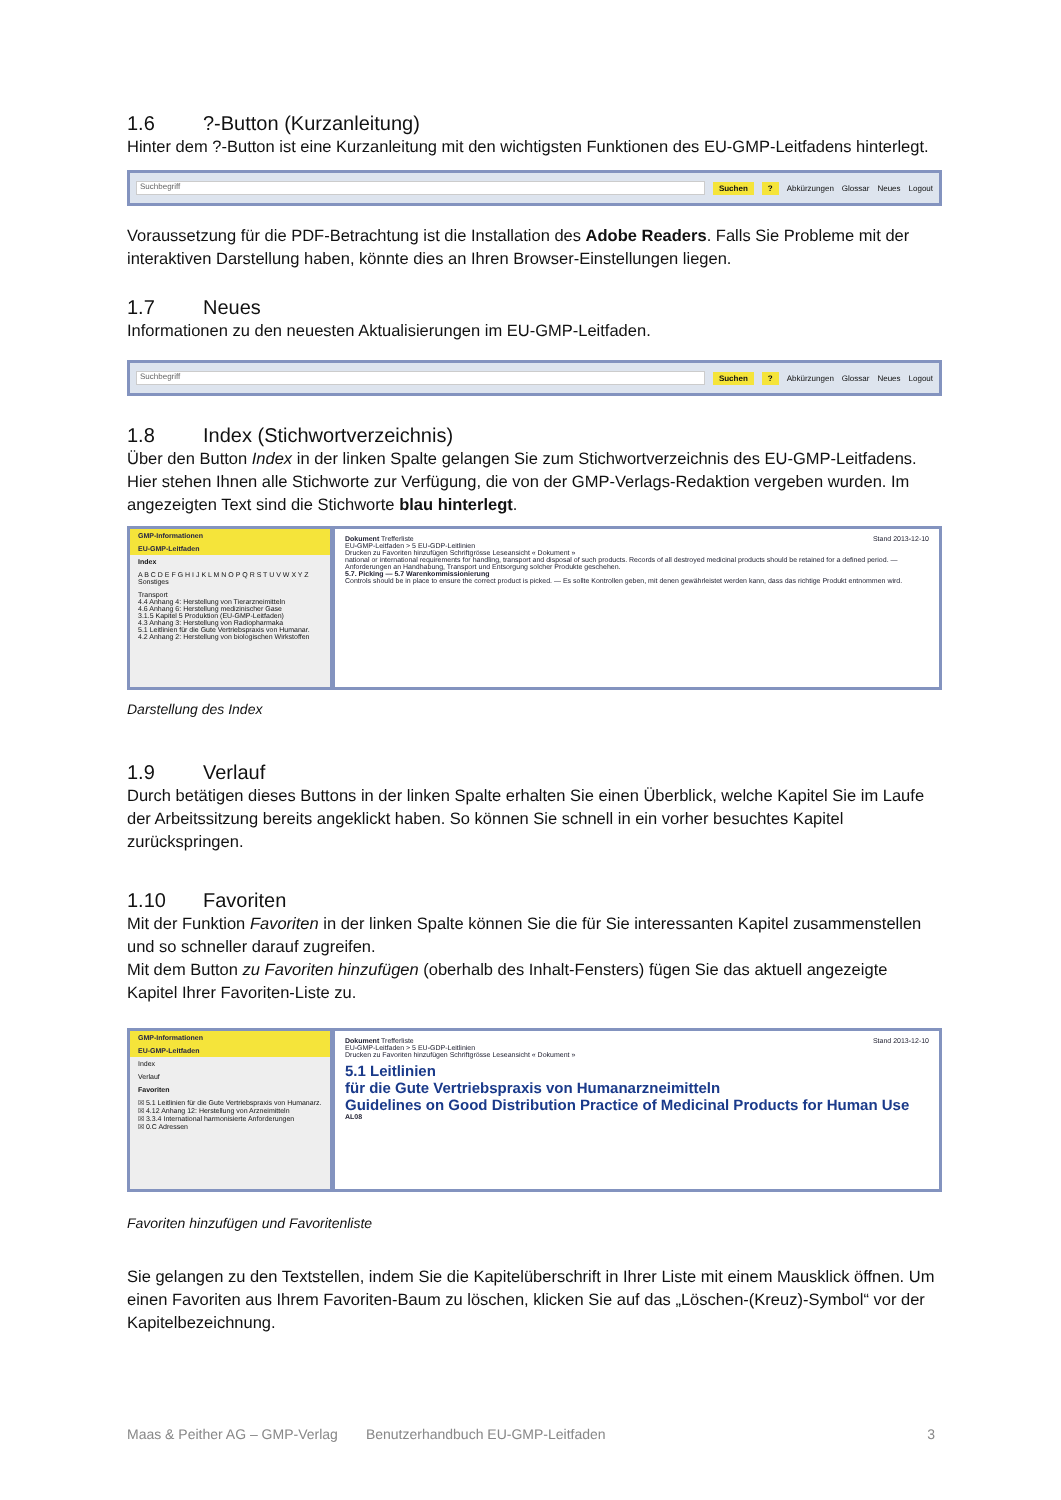1.6?-Button (Kurzanleitung)
Hinter dem ?-Button ist eine Kurzanleitung mit den wichtigsten Funktionen des EU-GMP-Leitfadens hinterlegt.
Suchbegriff
Suchen? Abkürzungen Glossar Neues Logout
Voraussetzung für die PDF-Betrachtung ist die Installation des Adobe Readers. Falls Sie Probleme mit der interaktiven Darstellung haben, könnte dies an Ihren Browser-Einstellungen liegen.
1.7 Neues
Informationen zu den neuesten Aktualisierungen im EU-GMP-Leitfaden.
Suchbegriff
Suchen? Abkürzungen Glossar Neues Logout
1.8 Index (Stichwortverzeichnis)
Über den Button Index in der linken Spalte gelangen Sie zum Stichwortverzeichnis des EU-GMP-Leitfadens. Hier stehen Ihnen alle Stichworte zur Verfügung, die von der GMP-Verlags-Redaktion vergeben wurden. Im angezeigten Text sind die Stichworte blau hinterlegt.
GMP-Informationen
EU-GMP-Leitfaden
Index
A B C D E F G H I J K L M N O P Q R S T U V W X Y Z Sonstiges
Transport
4.4 Anhang 4: Herstellung von Tierarzneimitteln
4.6 Anhang 6: Herstellung medizinischer Gase
3.1.5 Kapitel 5 Produktion (EU-GMP-Leitfaden)
4.3 Anhang 3: Herstellung von Radiopharmaka
5.1 Leitlinien für die Gute Vertriebspraxis von Humanar.
4.2 Anhang 2: Herstellung von biologischen Wirkstoffen
Dokument Trefferliste Stand 2013-12-10
EU-GMP-Leitfaden > 5 EU-GDP-Leitlinien
Drucken zu Favoriten hinzufügen Schriftgrösse Leseansicht « Dokument »
national or international requirements for handling, transport and disposal of such products. Records of all destroyed medicinal products should be retained for a defined period. — Anforderungen an Handhabung, Transport und Entsorgung solcher Produkte geschehen.
5.7. Picking — 5.7 Warenkommissionierung
Controls should be in place to ensure the correct product is picked. — Es sollte Kontrollen geben, mit denen gewährleistet werden kann, dass das richtige Produkt entnommen wird.
Darstellung des Index
1.9 Verlauf
Durch betätigen dieses Buttons in der linken Spalte erhalten Sie einen Überblick, welche Kapitel Sie im Laufe der Arbeitssitzung bereits angeklickt haben. So können Sie schnell in ein vorher besuchtes Kapitel zurückspringen.
1.10 Favoriten
Mit der Funktion Favoriten in der linken Spalte können Sie die für Sie interessanten Kapitel zusammenstellen und so schneller darauf zugreifen.
Mit dem Button zu Favoriten hinzufügen (oberhalb des Inhalt-Fensters) fügen Sie das aktuell angezeigte Kapitel Ihrer Favoriten-Liste zu.
GMP-Informationen
EU-GMP-Leitfaden
Index
Verlauf
Favoriten
☒ 5.1 Leitlinien für die Gute Vertriebspraxis von Humanarz.
☒ 4.12 Anhang 12: Herstellung von Arzneimitteln
☒ 3.3.4 International harmonisierte Anforderungen
☒ 0.C Adressen
Dokument Trefferliste Stand 2013-12-10
EU-GMP-Leitfaden > 5 EU-GDP-Leitlinien
Drucken zu Favoriten hinzufügen Schriftgrösse Leseansicht « Dokument »
5.1 Leitlinien
für die Gute Vertriebspraxis von Humanarzneimitteln
Guidelines on Good Distribution Practice of Medicinal Products for Human Use
AL08
Favoriten hinzufügen und Favoritenliste
Sie gelangen zu den Textstellen, indem Sie die Kapitelüberschrift in Ihrer Liste mit einem Mausklick öffnen. Um einen Favoriten aus Ihrem Favoriten-Baum zu löschen, klicken Sie auf das „Löschen-(Kreuz)-Symbol“ vor der Kapitelbezeichnung.
Maas & Peither AG – GMP-Verlag Benutzerhandbuch EU-GMP-Leitfaden 3